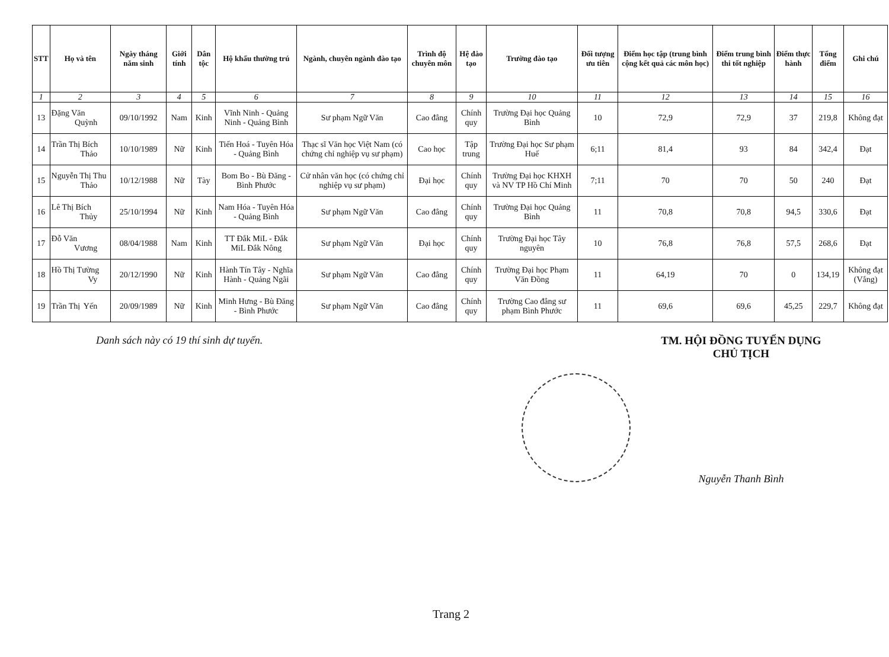| STT | Họ và tên | Ngày tháng năm sinh | Giới tính | Dân tộc | Hộ khẩu thường trú | Ngành, chuyên ngành đào tạo | Trình độ chuyên môn | Hệ đào tạo | Trường đào tạo | Đối tượng ưu tiên | Điểm học tập (trung bình cộng kết quả các môn học) | Điểm trung bình thi tốt nghiệp | Điểm thực hành | Tổng điểm | Ghi chú |
| --- | --- | --- | --- | --- | --- | --- | --- | --- | --- | --- | --- | --- | --- | --- | --- |
| 1 | 2 | 3 | 4 | 5 | 6 | 7 | 8 | 9 | 10 | 11 | 12 | 13 | 14 | 15 | 16 |
| 13 | Đặng Văn Quỳnh | 09/10/1992 | Nam | Kinh | Vĩnh Ninh - Quảng Ninh - Quảng Bình | Sư phạm Ngữ Văn | Cao đẳng | Chính quy | Trường Đại học Quảng Bình | 10 | 72,9 | 72,9 | 37 | 219,8 | Không đạt |
| 14 | Trần Thị Bích Thảo | 10/10/1989 | Nữ | Kinh | Tiến Hoá - Tuyên Hóa - Quảng Bình | Thạc sĩ Văn học Việt Nam (có chứng chỉ nghiệp vụ sư phạm) | Cao học | Tập trung | Trường Đại học Sư phạm Huế | 6;11 | 81,4 | 93 | 84 | 342,4 | Đạt |
| 15 | Nguyễn Thị Thu Thảo | 10/12/1988 | Nữ | Tày | Bom Bo - Bù Đăng - Bình Phước | Cử nhân văn học (có chứng chỉ nghiệp vụ sư phạm) | Đại học | Chính quy | Trường Đại học KHXH và NV TP Hồ Chí Minh | 7;11 | 70 | 70 | 50 | 240 | Đạt |
| 16 | Lê Thị Bích Thủy | 25/10/1994 | Nữ | Kinh | Nam Hóa - Tuyên Hóa - Quảng Bình | Sư phạm Ngữ Văn | Cao đẳng | Chính quy | Trường Đại học Quảng Bình | 11 | 70,8 | 70,8 | 94,5 | 330,6 | Đạt |
| 17 | Đỗ Văn Vương | 08/04/1988 | Nam | Kinh | TT Đắk MiL - Đắk MiL Đắk Nông | Sư phạm Ngữ Văn | Đại học | Chính quy | Trường Đại học Tây nguyên | 10 | 76,8 | 76,8 | 57,5 | 268,6 | Đạt |
| 18 | Hồ Thị Tường Vy | 20/12/1990 | Nữ | Kinh | Hành Tín Tây - Nghĩa Hành - Quảng Ngãi | Sư phạm Ngữ Văn | Cao đẳng | Chính quy | Trường Đại học Phạm Văn Đồng | 11 | 64,19 | 70 | 0 | 134,19 | Không đạt (Vắng) |
| 19 | Trần Thị Yến | 20/09/1989 | Nữ | Kinh | Minh Hưng - Bù Đăng - Bình Phước | Sư phạm Ngữ Văn | Cao đẳng | Chính quy | Trường Cao đẳng sư phạm Bình Phước | 11 | 69,6 | 69,6 | 45,25 | 229,7 | Không đạt |
Danh sách này có 19 thí sinh dự tuyển. TM. HỘI ĐỒNG TUYỂN DỤNG
CHỦ TỊCH
Nguyễn Thanh Bình
Trang 2